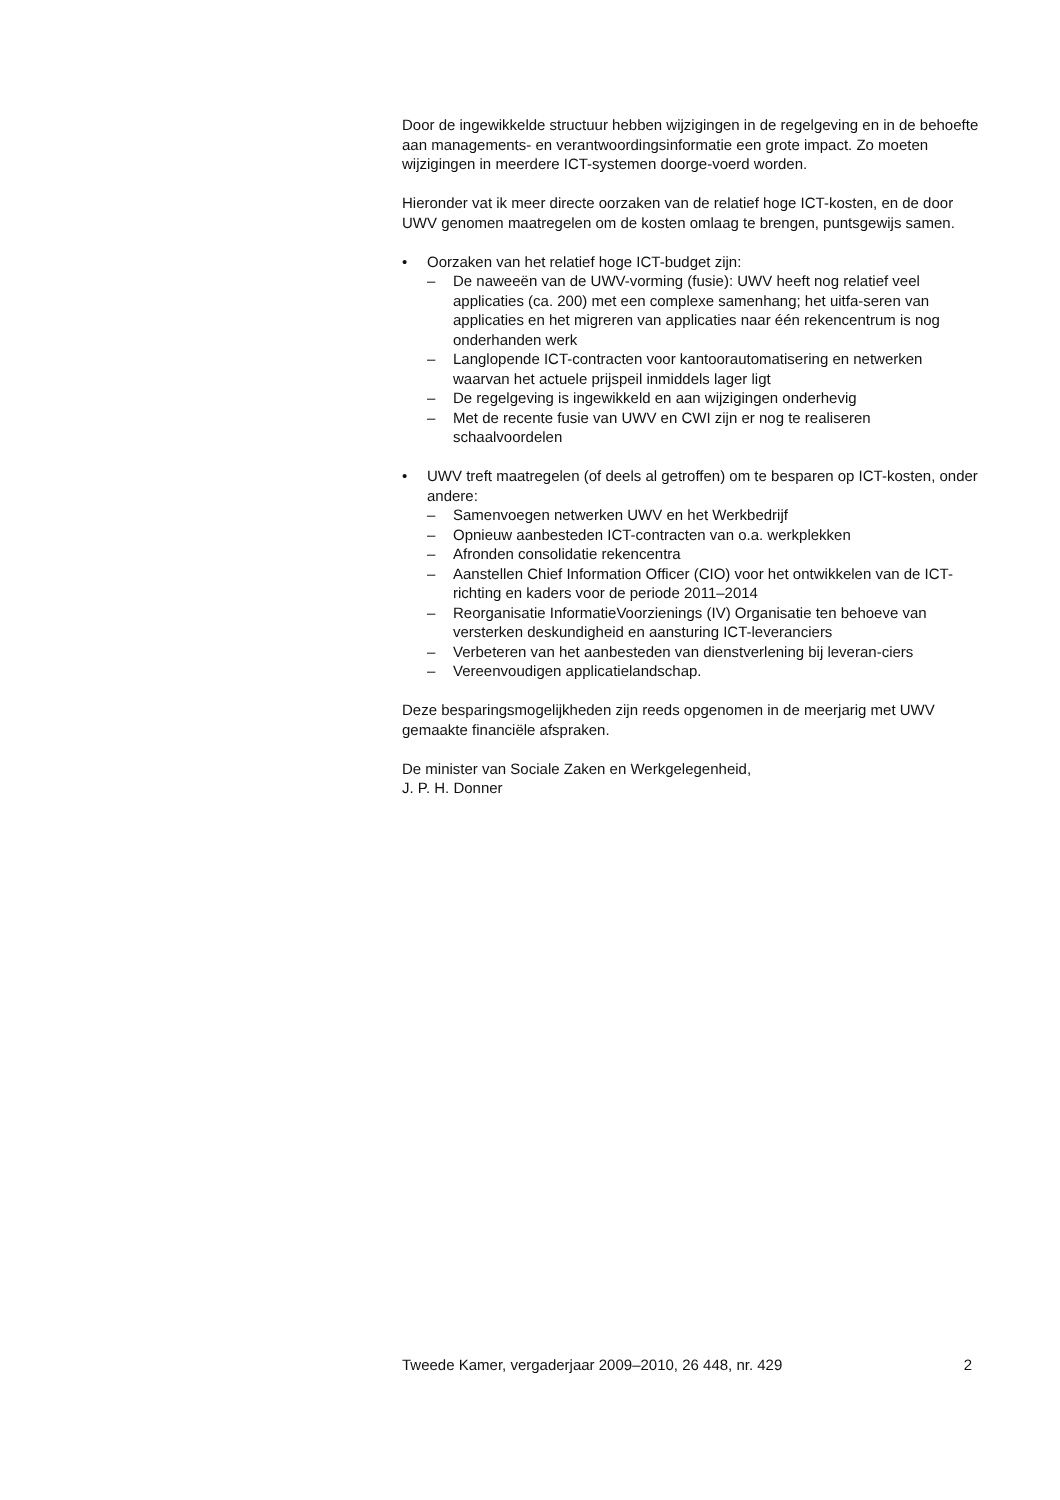Door de ingewikkelde structuur hebben wijzigingen in de regelgeving en in de behoefte aan managements- en verantwoordingsinformatie een grote impact. Zo moeten wijzigingen in meerdere ICT-systemen doorge-voerd worden.
Hieronder vat ik meer directe oorzaken van de relatief hoge ICT-kosten, en de door UWV genomen maatregelen om de kosten omlaag te brengen, puntsgewijs samen.
• Oorzaken van het relatief hoge ICT-budget zijn:
– De naweeën van de UWV-vorming (fusie): UWV heeft nog relatief veel applicaties (ca. 200) met een complexe samenhang; het uitfa-seren van applicaties en het migreren van applicaties naar één rekencentrum is nog onderhanden werk
– Langlopende ICT-contracten voor kantoorautomatisering en netwerken waarvan het actuele prijspeil inmiddels lager ligt
– De regelgeving is ingewikkeld en aan wijzigingen onderhevig
– Met de recente fusie van UWV en CWI zijn er nog te realiseren schaalvoordelen
• UWV treft maatregelen (of deels al getroffen) om te besparen op ICT-kosten, onder andere:
– Samenvoegen netwerken UWV en het Werkbedrijf
– Opnieuw aanbesteden ICT-contracten van o.a. werkplekken
– Afronden consolidatie rekencentra
– Aanstellen Chief Information Officer (CIO) voor het ontwikkelen van de ICT-richting en kaders voor de periode 2011–2014
– Reorganisatie InformatieVoorzienings (IV) Organisatie ten behoeve van versterken deskundigheid en aansturing ICT-leveranciers
– Verbeteren van het aanbesteden van dienstverlening bij leveran-ciers
– Vereenvoudigen applicatielandschap.
Deze besparingsmogelijkheden zijn reeds opgenomen in de meerjarig met UWV gemaakte financiële afspraken.
De minister van Sociale Zaken en Werkgelegenheid,
J. P. H. Donner
Tweede Kamer, vergaderjaar 2009–2010, 26 448, nr. 429 2